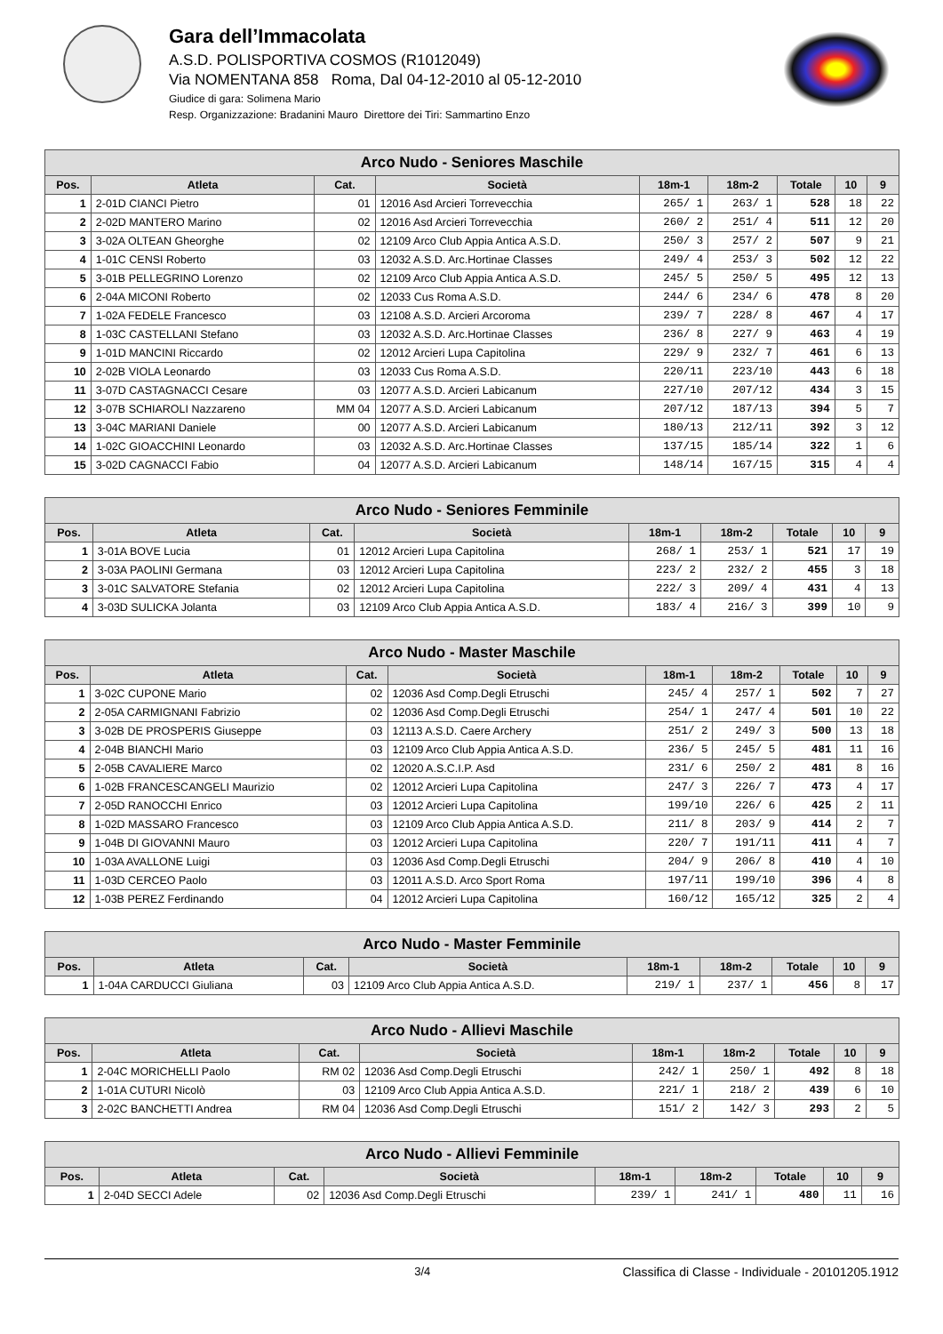Gara dell’Immacolata
A.S.D. POLISPORTIVA COSMOS (R1012049)
Via NOMENTANA 858 Roma, Dal 04-12-2010 al 05-12-2010
Giudice di gara: Solimena Mario
Resp. Organizzazione: Bradanini Mauro Direttore dei Tiri: Sammartino Enzo
| Arco Nudo - Seniores Maschile | | | | | | | | |
| --- | --- | --- | --- | --- | --- | --- | --- | --- |
| Pos. | Atleta | Cat. | Società | 18m-1 | 18m-2 | Totale | 10 | 9 |
| 1 | 2-01D CIANCI Pietro | 01 | 12016 Asd Arcieri Torrevecchia | 265/ 1 | 263/ 1 | 528 | 18 | 22 |
| 2 | 2-02D MANTERO Marino | 02 | 12016 Asd Arcieri Torrevecchia | 260/ 2 | 251/ 4 | 511 | 12 | 20 |
| 3 | 3-02A OLTEAN Gheorghe | 02 | 12109 Arco Club Appia Antica A.S.D. | 250/ 3 | 257/ 2 | 507 | 9 | 21 |
| 4 | 1-01C CENSI Roberto | 03 | 12032 A.S.D. Arc.Hortinae Classes | 249/ 4 | 253/ 3 | 502 | 12 | 22 |
| 5 | 3-01B PELLEGRINO Lorenzo | 02 | 12109 Arco Club Appia Antica A.S.D. | 245/ 5 | 250/ 5 | 495 | 12 | 13 |
| 6 | 2-04A MICONI Roberto | 02 | 12033 Cus Roma A.S.D. | 244/ 6 | 234/ 6 | 478 | 8 | 20 |
| 7 | 1-02A FEDELE Francesco | 03 | 12108 A.S.D. Arcieri Arcoroma | 239/ 7 | 228/ 8 | 467 | 4 | 17 |
| 8 | 1-03C CASTELLANI Stefano | 03 | 12032 A.S.D. Arc.Hortinae Classes | 236/ 8 | 227/ 9 | 463 | 4 | 19 |
| 9 | 1-01D MANCINI Riccardo | 02 | 12012 Arcieri Lupa Capitolina | 229/ 9 | 232/ 7 | 461 | 6 | 13 |
| 10 | 2-02B VIOLA Leonardo | 03 | 12033 Cus Roma A.S.D. | 220/11 | 223/10 | 443 | 6 | 18 |
| 11 | 3-07D CASTAGNACCI Cesare | 03 | 12077 A.S.D. Arcieri Labicanum | 227/10 | 207/12 | 434 | 3 | 15 |
| 12 | 3-07B SCHIAROLI Nazzareno | MM 04 | 12077 A.S.D. Arcieri Labicanum | 207/12 | 187/13 | 394 | 5 | 7 |
| 13 | 3-04C MARIANI Daniele | 00 | 12077 A.S.D. Arcieri Labicanum | 180/13 | 212/11 | 392 | 3 | 12 |
| 14 | 1-02C GIOACCHINI Leonardo | 03 | 12032 A.S.D. Arc.Hortinae Classes | 137/15 | 185/14 | 322 | 1 | 6 |
| 15 | 3-02D CAGNACCI Fabio | 04 | 12077 A.S.D. Arcieri Labicanum | 148/14 | 167/15 | 315 | 4 | 4 |
| Arco Nudo - Seniores Femminile | | | | | | | | |
| --- | --- | --- | --- | --- | --- | --- | --- | --- |
| Pos. | Atleta | Cat. | Società | 18m-1 | 18m-2 | Totale | 10 | 9 |
| 1 | 3-01A BOVE Lucia | 01 | 12012 Arcieri Lupa Capitolina | 268/ 1 | 253/ 1 | 521 | 17 | 19 |
| 2 | 3-03A PAOLINI Germana | 03 | 12012 Arcieri Lupa Capitolina | 223/ 2 | 232/ 2 | 455 | 3 | 18 |
| 3 | 3-01C SALVATORE Stefania | 02 | 12012 Arcieri Lupa Capitolina | 222/ 3 | 209/ 4 | 431 | 4 | 13 |
| 4 | 3-03D SULICKA Jolanta | 03 | 12109 Arco Club Appia Antica A.S.D. | 183/ 4 | 216/ 3 | 399 | 10 | 9 |
| Arco Nudo - Master Maschile | | | | | | | | |
| --- | --- | --- | --- | --- | --- | --- | --- | --- |
| Pos. | Atleta | Cat. | Società | 18m-1 | 18m-2 | Totale | 10 | 9 |
| 1 | 3-02C CUPONE Mario | 02 | 12036 Asd Comp.Degli Etruschi | 245/ 4 | 257/ 1 | 502 | 7 | 27 |
| 2 | 2-05A CARMIGNANI Fabrizio | 02 | 12036 Asd Comp.Degli Etruschi | 254/ 1 | 247/ 4 | 501 | 10 | 22 |
| 3 | 3-02B DE PROSPERIS Giuseppe | 03 | 12113 A.S.D. Caere Archery | 251/ 2 | 249/ 3 | 500 | 13 | 18 |
| 4 | 2-04B BIANCHI Mario | 03 | 12109 Arco Club Appia Antica A.S.D. | 236/ 5 | 245/ 5 | 481 | 11 | 16 |
| 5 | 2-05B CAVALIERE Marco | 02 | 12020 A.S.C.I.P. Asd | 231/ 6 | 250/ 2 | 481 | 8 | 16 |
| 6 | 1-02B FRANCESCANGELI Maurizio | 02 | 12012 Arcieri Lupa Capitolina | 247/ 3 | 226/ 7 | 473 | 4 | 17 |
| 7 | 2-05D RANOCCHI Enrico | 03 | 12012 Arcieri Lupa Capitolina | 199/10 | 226/ 6 | 425 | 2 | 11 |
| 8 | 1-02D MASSARO Francesco | 03 | 12109 Arco Club Appia Antica A.S.D. | 211/ 8 | 203/ 9 | 414 | 2 | 7 |
| 9 | 1-04B DI GIOVANNI Mauro | 03 | 12012 Arcieri Lupa Capitolina | 220/ 7 | 191/11 | 411 | 4 | 7 |
| 10 | 1-03A AVALLONE Luigi | 03 | 12036 Asd Comp.Degli Etruschi | 204/ 9 | 206/ 8 | 410 | 4 | 10 |
| 11 | 1-03D CERCEO Paolo | 03 | 12011 A.S.D. Arco Sport Roma | 197/11 | 199/10 | 396 | 4 | 8 |
| 12 | 1-03B PEREZ Ferdinando | 04 | 12012 Arcieri Lupa Capitolina | 160/12 | 165/12 | 325 | 2 | 4 |
| Arco Nudo - Master Femminile | | | | | | | | |
| --- | --- | --- | --- | --- | --- | --- | --- | --- |
| Pos. | Atleta | Cat. | Società | 18m-1 | 18m-2 | Totale | 10 | 9 |
| 1 | 1-04A CARDUCCI Giuliana | 03 | 12109 Arco Club Appia Antica A.S.D. | 219/ 1 | 237/ 1 | 456 | 8 | 17 |
| Arco Nudo - Allievi Maschile | | | | | | | | |
| --- | --- | --- | --- | --- | --- | --- | --- | --- |
| Pos. | Atleta | Cat. | Società | 18m-1 | 18m-2 | Totale | 10 | 9 |
| 1 | 2-04C MORICHELLI Paolo | RM 02 | 12036 Asd Comp.Degli Etruschi | 242/ 1 | 250/ 1 | 492 | 8 | 18 |
| 2 | 1-01A CUTURI Nicolò | 03 | 12109 Arco Club Appia Antica A.S.D. | 221/ 1 | 218/ 2 | 439 | 6 | 10 |
| 3 | 2-02C BANCHETTI Andrea | RM 04 | 12036 Asd Comp.Degli Etruschi | 151/ 2 | 142/ 3 | 293 | 2 | 5 |
| Arco Nudo - Allievi Femminile | | | | | | | | |
| --- | --- | --- | --- | --- | --- | --- | --- | --- |
| Pos. | Atleta | Cat. | Società | 18m-1 | 18m-2 | Totale | 10 | 9 |
| 1 | 2-04D SECCI Adele | 02 | 12036 Asd Comp.Degli Etruschi | 239/ 1 | 241/ 1 | 480 | 11 | 16 |
3/4 Classifica di Classe - Individuale - 20101205.1912